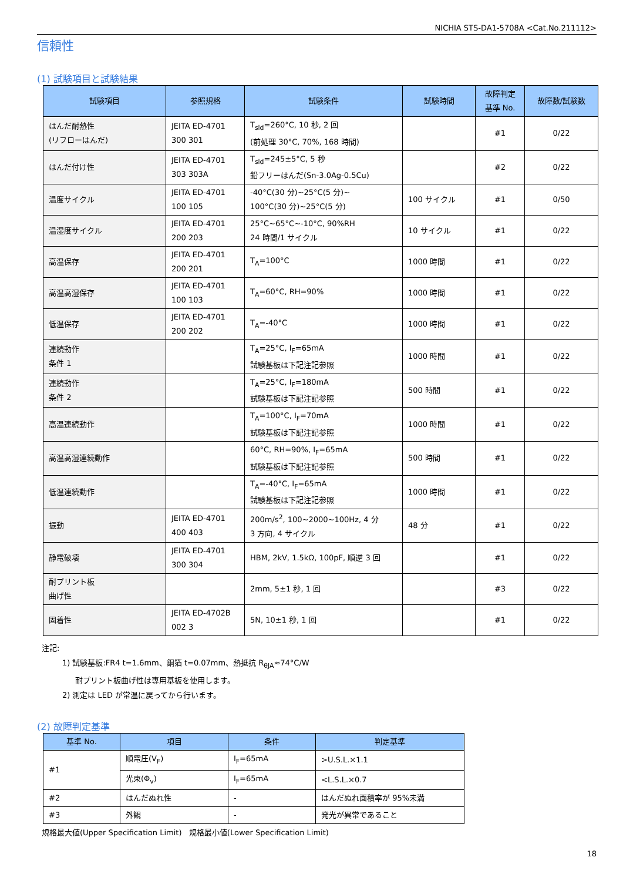NICHIA STS-DA1-5708A <Cat.No.211112>
信頼性
(1) 試験項目と試験結果
| 試験項目 | 参照規格 | 試験条件 | 試験時間 | 故障判定 基準 No. | 故障数/試験数 |
| --- | --- | --- | --- | --- | --- |
| はんだ耐熱性 (リフローはんだ) | JEITA ED-4701 300 301 | T<sub>sld</sub>=260°C, 10 秒, 2 回 (前処理 30°C, 70%, 168 時間) | | #1 | 0/22 |
| はんだ付け性 | JEITA ED-4701 303 303A | T<sub>sld</sub>=245±5°C, 5 秒 鉛フリーはんだ(Sn-3.0Ag-0.5Cu) | | #2 | 0/22 |
| 温度サイクル | JEITA ED-4701 100 105 | -40°C(30 分)~25°C(5 分)~ 100°C(30 分)~25°C(5 分) | 100 サイクル | #1 | 0/50 |
| 温湿度サイクル | JEITA ED-4701 200 203 | 25°C~65°C~-10°C, 90%RH 24 時間/1 サイクル | 10 サイクル | #1 | 0/22 |
| 高温保存 | JEITA ED-4701 200 201 | T<sub>A</sub>=100°C | 1000 時間 | #1 | 0/22 |
| 高温高湿保存 | JEITA ED-4701 100 103 | T<sub>A</sub>=60°C, RH=90% | 1000 時間 | #1 | 0/22 |
| 低温保存 | JEITA ED-4701 200 202 | T<sub>A</sub>=-40°C | 1000 時間 | #1 | 0/22 |
| 連続動作 条件 1 | | T<sub>A</sub>=25°C, I<sub>F</sub>=65mA 試験基板は下記注記参照 | 1000 時間 | #1 | 0/22 |
| 連続動作 条件 2 | | T<sub>A</sub>=25°C, I<sub>F</sub>=180mA 試験基板は下記注記参照 | 500 時間 | #1 | 0/22 |
| 高温連続動作 | | T<sub>A</sub>=100°C, I<sub>F</sub>=70mA 試験基板は下記注記参照 | 1000 時間 | #1 | 0/22 |
| 高温高湿連続動作 | | 60°C, RH=90%, I<sub>F</sub>=65mA 試験基板は下記注記参照 | 500 時間 | #1 | 0/22 |
| 低温連続動作 | | T<sub>A</sub>=-40°C, I<sub>F</sub>=65mA 試験基板は下記注記参照 | 1000 時間 | #1 | 0/22 |
| 振動 | JEITA ED-4701 400 403 | 200m/s<sup>2</sup>, 100~2000~100Hz, 4 分 3 方向, 4 サイクル | 48 分 | #1 | 0/22 |
| 静電破壊 | JEITA ED-4701 300 304 | HBM, 2kV, 1.5kΩ, 100pF, 順逆 3 回 | | #1 | 0/22 |
| 耐プリント板 曲げ性 | | 2mm, 5±1 秒, 1 回 | | #3 | 0/22 |
| 固着性 | JEITA ED-4702B 002 3 | 5N, 10±1 秒, 1 回 | | #1 | 0/22 |
注記:
1) 試験基板:FR4 t=1.6mm、銅箔 t=0.07mm、熱抵抗 R<sub>θJA</sub>≈74°C/W
耐プリント板曲げ性は専用基板を使用します。
2) 測定は LED が常温に戻ってから行います。
(2) 故障判定基準
| 基準 No. | 項目 | 条件 | 判定基準 |
| --- | --- | --- | --- |
| #1 | 順電圧(V<sub>F</sub>) | I<sub>F</sub>=65mA | >U.S.L.×1.1 |
| | 光束(Φ<sub>v</sub>) | I<sub>F</sub>=65mA | <L.S.L.×0.7 |
| #2 | はんだぬれ性 | - | はんだぬれ面積率が 95%未満 |
| #3 | 外観 | - | 発光が異常であること |
規格最大値(Upper Specification Limit) 規格最小値(Lower Specification Limit)
18